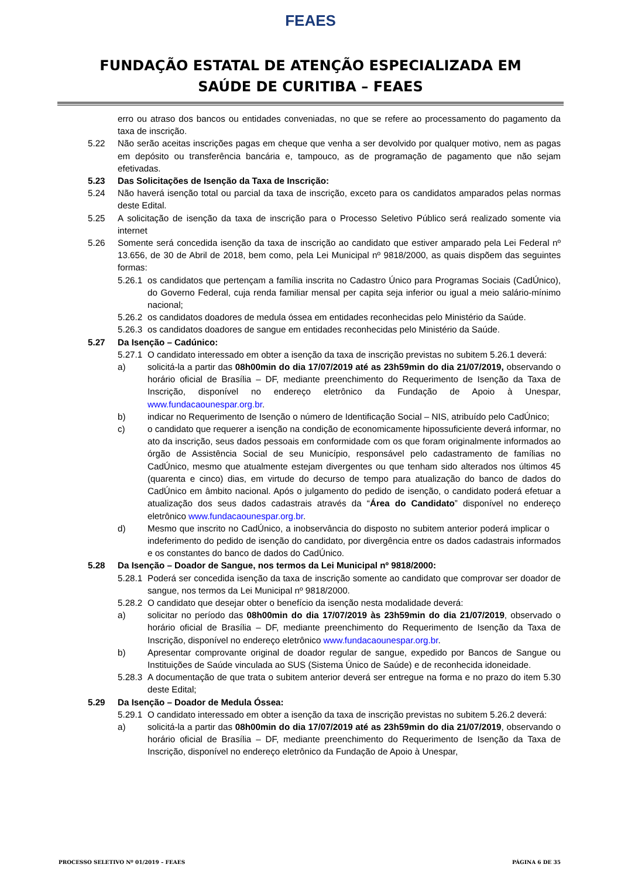FEAES
FUNDAÇÃO ESTATAL DE ATENÇÃO ESPECIALIZADA EM
SAÚDE DE CURITIBA – FEAES
erro ou atraso dos bancos ou entidades conveniadas, no que se refere ao processamento do pagamento da taxa de inscrição.
5.22 Não serão aceitas inscrições pagas em cheque que venha a ser devolvido por qualquer motivo, nem as pagas em depósito ou transferência bancária e, tampouco, as de programação de pagamento que não sejam efetivadas.
5.23 Das Solicitações de Isenção da Taxa de Inscrição:
5.24 Não haverá isenção total ou parcial da taxa de inscrição, exceto para os candidatos amparados pelas normas deste Edital.
5.25 A solicitação de isenção da taxa de inscrição para o Processo Seletivo Público será realizado somente via internet
5.26 Somente será concedida isenção da taxa de inscrição ao candidato que estiver amparado pela Lei Federal nº 13.656, de 30 de Abril de 2018, bem como, pela Lei Municipal nº 9818/2000, as quais dispõem das seguintes formas:
5.26.1
os candidatos que pertençam a família inscrita no Cadastro Único para Programas Sociais (CadÚnico), do Governo Federal, cuja renda familiar mensal per capita seja inferior ou igual a meio salário-mínimo nacional;
5.26.2
os candidatos doadores de medula óssea em entidades reconhecidas pelo Ministério da Saúde.
5.26.3
os candidatos doadores de sangue em entidades reconhecidas pelo Ministério da Saúde.
5.27 Da Isenção – Cadúnico:
5.27.1
O candidato interessado em obter a isenção da taxa de inscrição previstas no subitem 5.26.1 deverá:
a) solicitá-la a partir das 08h00min do dia 17/07/2019 até as 23h59min do dia 21/07/2019, observando o horário oficial de Brasília – DF, mediante preenchimento do Requerimento de Isenção da Taxa de Inscrição, disponível no endereço eletrônico da Fundação de Apoio à Unespar, www.fundacaounespar.org.br.
b) indicar no Requerimento de Isenção o número de Identificação Social – NIS, atribuído pelo CadÚnico;
c) o candidato que requerer a isenção na condição de economicamente hipossuficiente deverá informar, no ato da inscrição, seus dados pessoais em conformidade com os que foram originalmente informados ao órgão de Assistência Social de seu Município, responsável pelo cadastramento de famílias no CadÚnico, mesmo que atualmente estejam divergentes ou que tenham sido alterados nos últimos 45 (quarenta e cinco) dias, em virtude do decurso de tempo para atualização do banco de dados do CadÚnico em âmbito nacional. Após o julgamento do pedido de isenção, o candidato poderá efetuar a atualização dos seus dados cadastrais através da “Área do Candidato” disponível no endereço eletrônico www.fundacaounespar.org.br.
d) Mesmo que inscrito no CadÚnico, a inobservância do disposto no subitem anterior poderá implicar o indeferimento do pedido de isenção do candidato, por divergência entre os dados cadastrais informados e os constantes do banco de dados do CadÚnico.
5.28 Da Isenção – Doador de Sangue, nos termos da Lei Municipal nº 9818/2000:
5.28.1
Poderá ser concedida isenção da taxa de inscrição somente ao candidato que comprovar ser doador de sangue, nos termos da Lei Municipal nº 9818/2000.
5.28.2
O candidato que desejar obter o benefício da isenção nesta modalidade deverá:
a) solicitar no período das 08h00min do dia 17/07/2019 às 23h59min do dia 21/07/2019, observado o horário oficial de Brasília – DF, mediante preenchimento do Requerimento de Isenção da Taxa de Inscrição, disponível no endereço eletrônico www.fundacaounespar.org.br.
b) Apresentar comprovante original de doador regular de sangue, expedido por Bancos de Sangue ou Instituições de Saúde vinculada ao SUS (Sistema Único de Saúde) e de reconhecida idoneidade.
5.28.3
A documentação de que trata o subitem anterior deverá ser entregue na forma e no prazo do item 5.30 deste Edital;
5.29 Da Isenção – Doador de Medula Óssea:
5.29.1
O candidato interessado em obter a isenção da taxa de inscrição previstas no subitem 5.26.2 deverá:
a) solicitá-la a partir das 08h00min do dia 17/07/2019 até as 23h59min do dia 21/07/2019, observando o horário oficial de Brasília – DF, mediante preenchimento do Requerimento de Isenção da Taxa de Inscrição, disponível no endereço eletrônico da Fundação de Apoio à Unespar,
PROCESSO SELETIVO Nº 01/2019 – FEAES PÁGINA 6 DE 35